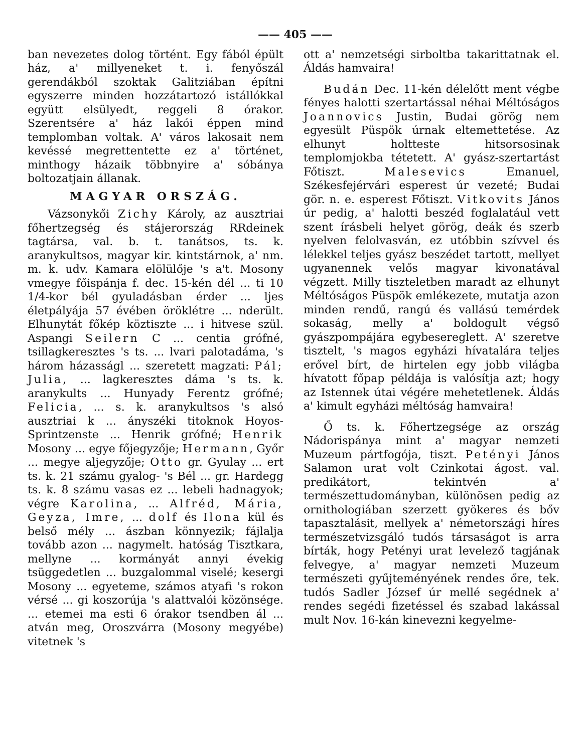—— 405 ——
ban nevezetes dolog történt. Egy fából épült ház, a' millyeneket t. i. fenyőszál gerendákból szoktak Galitziában építni egyszerre minden hozzátartozó istállókkal együtt elsülyedt, reggeli 8 órakor. Szerentsére a' ház lakói éppen mind templomban voltak. A' város lakosait nem kevéssé megrettentette ez a' történet, minthogy házaik többnyire a' sóbánya boltozatjain állanak.
MAGYAR ORSZÁG.
Vázsonykői Zichy Károly, az ausztriai főhertzegség és stájerország RRdeinek tagtársa, val. b. t. tanátsos, ts. k. aranykultsos, magyar kir. kintstárnok, a' nm. m. k. udv. Kamara elölülője 's a't. Mosony vmegye főispánja f. dec. 15-kén dél ... ti 10 1/4-kor bél gyuladásban érder ... ljes életpályája 57 évében öröklétre ... nderült. Elhunytát főkép köztiszte ... i hitvese szül. Aspangi Seilern C ... centia grófné, tsillagkeresztes 's ts. ... lvari palotadáma, 's három házasságl ... szeretett magzati: Pál; Julia, ... lagkeresztes dáma 's ts. k. aranykults ... Hunyady Ferentz grófné; Felicia, ... s. k. aranykultsos 's alsó ausztriai k ... ányszéki titoknok Hoyos-Sprintzenste ... Henrik grófné; Henrik Mosony ... egye főjegyzője; Hermann, Győr ... megye aljegyzője; Otto gr. Gyulay ... ert ts. k. 21 számu gyalog- 's Bél ... gr. Hardegg ts. k. 8 számu vasas ez ... lebeli hadnagyok; végre Karolina, ... Alfréd, Mária, Geyza, Imre, ... dolf és Ilona kül és belső mély ... ászban könnyezik; fájlalja tovább azon ... nagymelt. hatóság Tisztkara, mellyne ... kormányát annyi évekig tsüggedetlen ... buzgalommal viselé; kesergi Mosony ... egyeteme, számos atyafi 's rokon vérsé ... gi koszorúja 's alattvalói közönsége. ... etemei ma esti 6 órakor tsendben ál ... atván meg, Oroszvárra (Mosony megyébe) vitetnek 's
ott a' nemzetségi sirboltba takarittatnak el. Áldás hamvaira!
Budán Dec. 11-kén délelőtt ment végbe fényes halotti szertartással néhai Méltóságos Joannovics Justin, Budai görög nem egyesült Püspök úrnak eltemettetése. Az elhunyt holtteste hitsorsosinak templomjokba tétetett. A' gyász-szertartást Főtiszt. Malesevics Emanuel, Székesfejérvári esperest úr vezeté; Budai gör. n. e. esperest Főtiszt. Vitkovits János úr pedig, a' halotti beszéd foglalatául vett szent írásbeli helyet görög, deák és szerb nyelven felolvasván, ez utóbbin szívvel és lélekkel teljes gyász beszédet tartott, mellyet ugyanennek velős magyar kivonatával végzett. Milly tiszteletben maradt az elhunyt Méltóságos Püspök emlékezete, mutatja azon minden rendű, rangú és vallású temérdek sokaság, melly a' boldogult végső gyászpompájára egybesereglett. A' szeretve tisztelt, 's magos egyházi hívatalára teljes erővel bírt, de hirtelen egy jobb világba hívatott főpap példája is valósítja azt; hogy az Istennek útai végére mehetetlenek. Áldás a' kimult egyházi méltóság hamvaira!
Ő ts. k. Főhertzegsége az ország Nádorispánya mint a' magyar nemzeti Muzeum pártfogója, tiszt. Petényi János Salamon urat volt Czinkotai ágost. val. predikátort, tekintvén a' természettudományban, különösen pedig az ornithologiában szerzett gyökeres és bőv tapasztalásit, mellyek a' németországi híres természetvizsgáló tudós társaságot is arra bírták, hogy Petényi urat levelező tagjának felvegye, a' magyar nemzeti Muzeum természeti gyűjteményének rendes őre, tek. tudós Sadler József úr mellé segédnek a' rendes segédi fizetéssel és szabad lakással mult Nov. 16-kán kinevezni kegyelme-